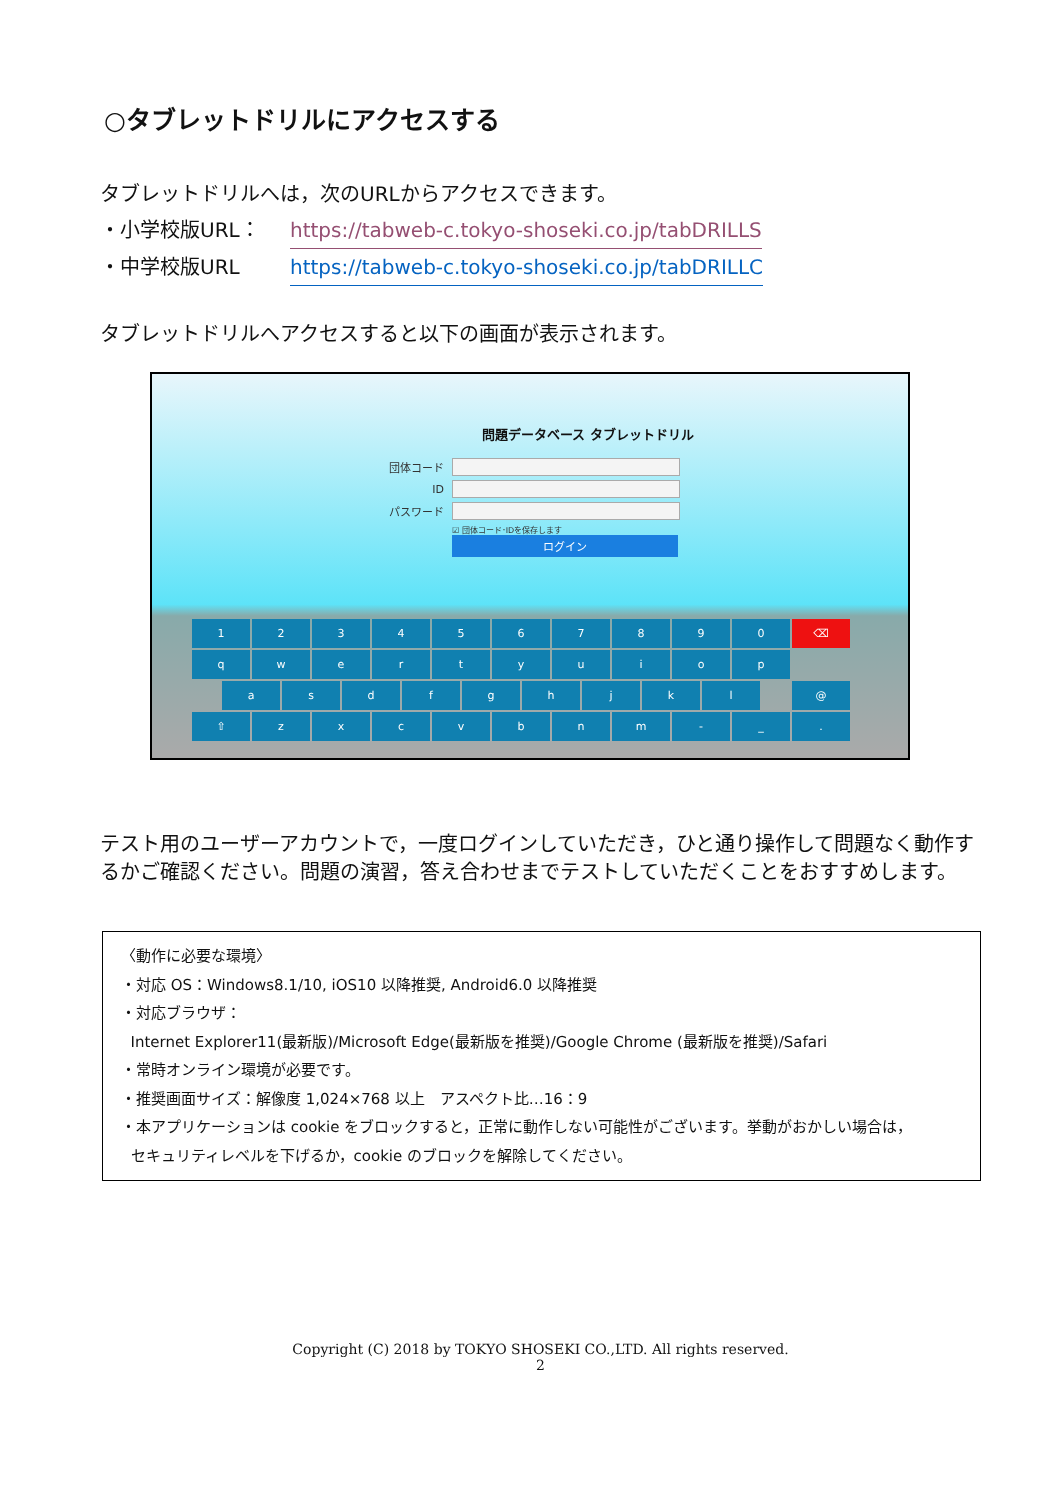○タブレットドリルにアクセスする
タブレットドリルへは，次のURLからアクセスできます。
・小学校版URL： https://tabweb-c.tokyo-shoseki.co.jp/tabDRILLS
・中学校版URL https://tabweb-c.tokyo-shoseki.co.jp/tabDRILLC
タブレットドリルへアクセスすると以下の画面が表示されます。
問題データベース タブレットドリル
団体コード
ID
パスワード
☑ 団体コード･IDを保存します
ログイン
1234567890 ⌫
qwertyuiop
asdfghjkl @
⇧ zxcvbnm - _.
テスト用のユーザーアカウントで，一度ログインしていただき，ひと通り操作して問題なく動作するかご確認ください。問題の演習，答え合わせまでテストしていただくことをおすすめします。
〈動作に必要な環境〉
・対応 OS：Windows8.1/10, iOS10 以降推奨, Android6.0 以降推奨
・対応ブラウザ：
Internet Explorer11(最新版)/Microsoft Edge(最新版を推奨)/Google Chrome (最新版を推奨)/Safari
・常時オンライン環境が必要です。
・推奨画面サイズ：解像度 1,024×768 以上　アスペクト比…16：9
・本アプリケーションは cookie をブロックすると，正常に動作しない可能性がございます。挙動がおかしい場合は，
セキュリティレベルを下げるか，cookie のブロックを解除してください。
Copyright (C) 2018 by TOKYO SHOSEKI CO.,LTD. All rights reserved.
2